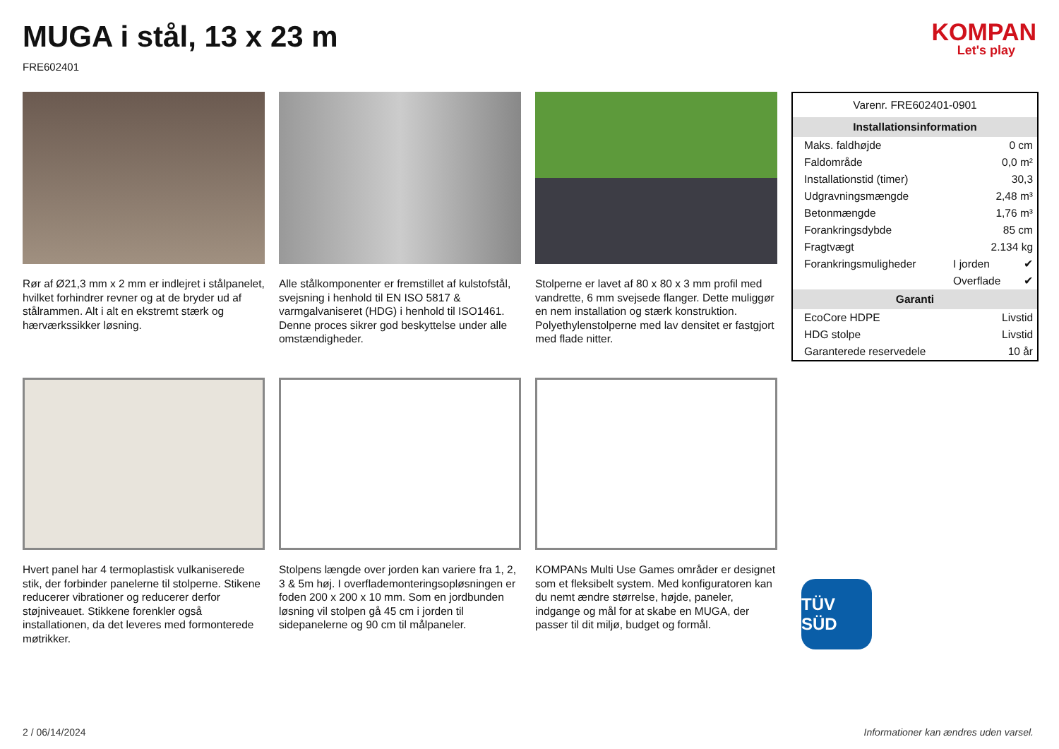MUGA i stål, 13 x 23 m
FRE602401
KOMPAN
Let's play
Rør af Ø21,3 mm x 2 mm er indlejret i stålpanelet, hvilket forhindrer revner og at de bryder ud af stålrammen. Alt i alt en ekstremt stærk og hærværkssikker løsning.
Alle stålkomponenter er fremstillet af kulstofstål, svejsning i henhold til EN ISO 5817 & varmgalvaniseret (HDG) i henhold til ISO1461. Denne proces sikrer god beskyttelse under alle omstændigheder.
Stolperne er lavet af 80 x 80 x 3 mm profil med vandrette, 6 mm svejsede flanger. Dette muliggør en nem installation og stærk konstruktion. Polyethylenstolperne med lav densitet er fastgjort med flade nitter.
| Varenr. FRE602401-0901 | | |
| Installationsinformation | | |
| Maks. faldhøjde | 0 cm | |
| Faldområde | 0,0 m² | |
| Installationstid (timer) | 30,3 | |
| Udgravningsmængde | 2,48 m³ | |
| Betonmængde | 1,76 m³ | |
| Forankringsdybde | 85 cm | |
| Fragtvægt | 2.134 kg | |
| Forankringsmuligheder | I jorden | ✔ |
| | Overflade | ✔ |
| Garanti | | |
| EcoCore HDPE | Livstid | |
| HDG stolpe | Livstid | |
| Garanterede reservedele | 10 år | |
TÜV SÜD
Hvert panel har 4 termoplastisk vulkaniserede stik, der forbinder panelerne til stolperne. Stikene reducerer vibrationer og reducerer derfor støjniveauet. Stikkene forenkler også installationen, da det leveres med formonterede møtrikker.
Stolpens længde over jorden kan variere fra 1, 2, 3 & 5m høj. I overflademonteringsopløsningen er foden 200 x 200 x 10 mm. Som en jordbunden løsning vil stolpen gå 45 cm i jorden til sidepanelerne og 90 cm til målpaneler.
KOMPANs Multi Use Games områder er designet som et fleksibelt system. Med konfiguratoren kan du nemt ændre størrelse, højde, paneler, indgange og mål for at skabe en MUGA, der passer til dit miljø, budget og formål.
2 / 06/14/2024 Informationer kan ændres uden varsel.